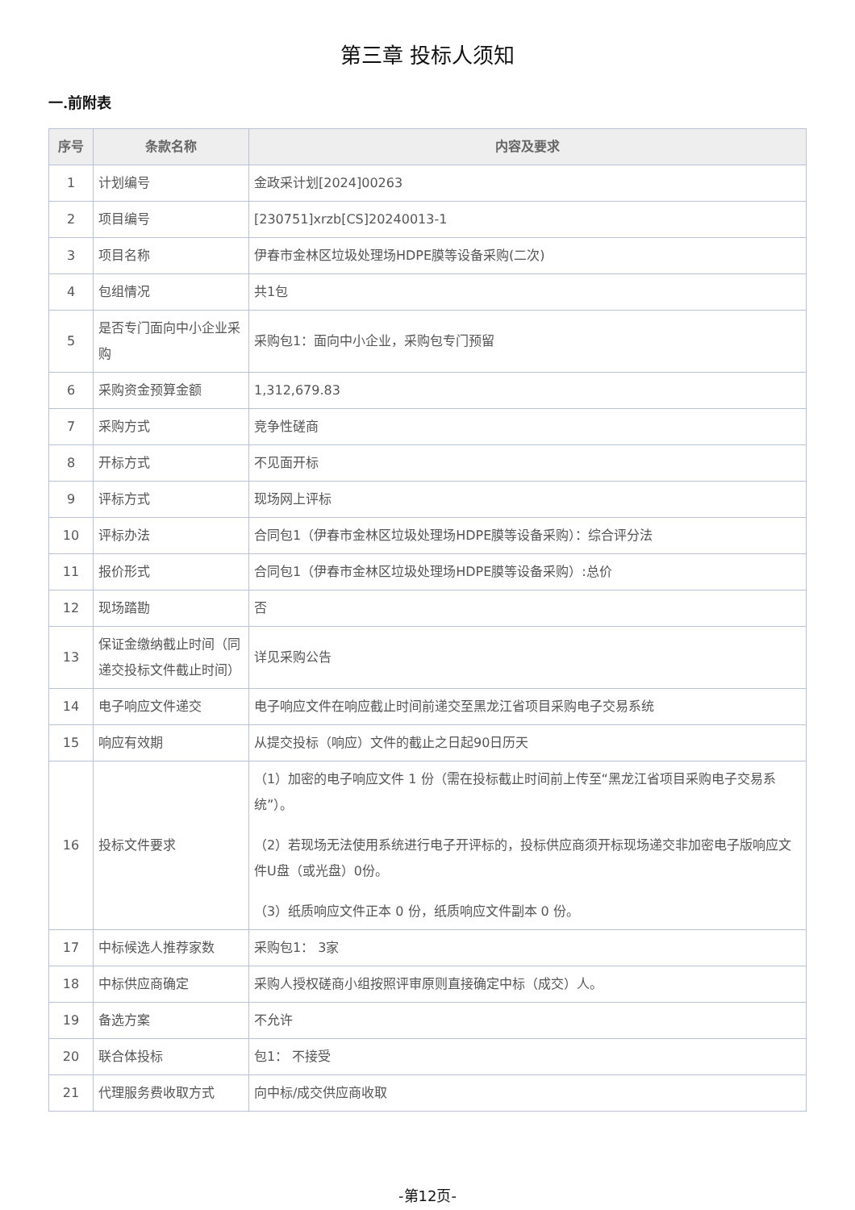第三章 投标人须知
一.前附表
| 序号 | 条款名称 | 内容及要求 |
| --- | --- | --- |
| 1 | 计划编号 | 金政采计划[2024]00263 |
| 2 | 项目编号 | [230751]xrzb[CS]20240013-1 |
| 3 | 项目名称 | 伊春市金林区垃圾处理场HDPE膜等设备采购(二次) |
| 4 | 包组情况 | 共1包 |
| 5 | 是否专门面向中小企业采购 | 采购包1：面向中小企业，采购包专门预留 |
| 6 | 采购资金预算金额 | 1,312,679.83 |
| 7 | 采购方式 | 竞争性磋商 |
| 8 | 开标方式 | 不见面开标 |
| 9 | 评标方式 | 现场网上评标 |
| 10 | 评标办法 | 合同包1（伊春市金林区垃圾处理场HDPE膜等设备采购）：综合评分法 |
| 11 | 报价形式 | 合同包1（伊春市金林区垃圾处理场HDPE膜等设备采购）:总价 |
| 12 | 现场踏勘 | 否 |
| 13 | 保证金缴纳截止时间（同递交投标文件截止时间） | 详见采购公告 |
| 14 | 电子响应文件递交 | 电子响应文件在响应截止时间前递交至黑龙江省项目采购电子交易系统 |
| 15 | 响应有效期 | 从提交投标（响应）文件的截止之日起90日历天 |
| 16 | 投标文件要求 | （1）加密的电子响应文件 1 份（需在投标截止时间前上传至“黑龙江省项目采购电子交易系统”）。 （2）若现场无法使用系统进行电子开评标的，投标供应商须开标现场递交非加密电子版响应文件U盘（或光盘）0份。 （3）纸质响应文件正本 0 份，纸质响应文件副本 0 份。 |
| 17 | 中标候选人推荐家数 | 采购包1： 3家 |
| 18 | 中标供应商确定 | 采购人授权磋商小组按照评审原则直接确定中标（成交）人。 |
| 19 | 备选方案 | 不允许 |
| 20 | 联合体投标 | 包1： 不接受 |
| 21 | 代理服务费收取方式 | 向中标/成交供应商收取 |
-第12页-